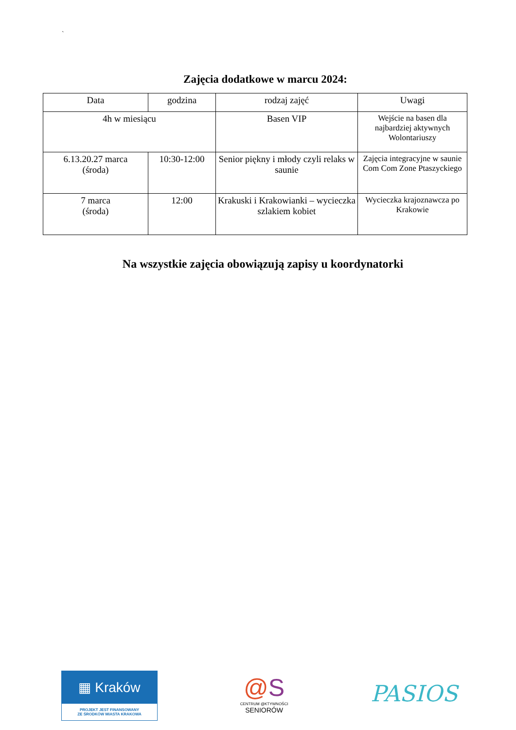`
Zajęcia dodatkowe w marcu 2024:
| Data | godzina | rodzaj zajęć | Uwagi |
| --- | --- | --- | --- |
| 4h w miesiącu | | Basen VIP | Wejście na basen dla najbardziej aktywnych Wolontariuszy |
| 6.13.20.27 marca (środa) | 10:30-12:00 | Senior piękny i młody czyli relaks w saunie | Zajęcia integracyjne w saunie Com Com Zone Ptaszyckiego |
| 7 marca (środa) | 12:00 | Krakuski i Krakowianki – wycieczka szlakiem kobiet | Wycieczka krajoznawcza po Krakowie |
Na wszystkie zajęcia obowiązują zapisy u koordynatorki
▦ Kraków
PROJEKT JEST FINANSOWANY
ZE ŚRODKÓW MIASTA KRAKOWA
@S
CENTRUM @KTYWNOŚCI
SENIORÓW
PASIOS